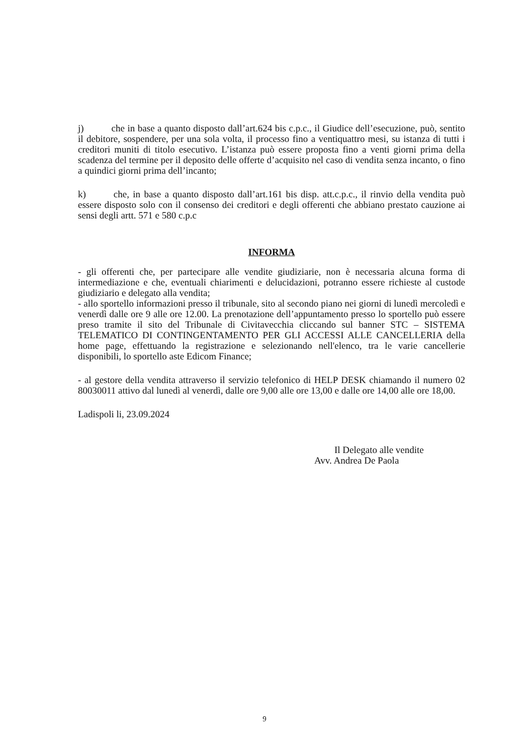j) che in base a quanto disposto dall’art.624 bis c.p.c., il Giudice dell’esecuzione, può, sentito il debitore, sospendere, per una sola volta, il processo fino a ventiquattro mesi, su istanza di tutti i creditori muniti di titolo esecutivo. L’istanza può essere proposta fino a venti giorni prima della scadenza del termine per il deposito delle offerte d’acquisito nel caso di vendita senza incanto, o fino a quindici giorni prima dell’incanto;
k) che, in base a quanto disposto dall’art.161 bis disp. att.c.p.c., il rinvio della vendita può essere disposto solo con il consenso dei creditori e degli offerenti che abbiano prestato cauzione ai sensi degli artt. 571 e 580 c.p.c
INFORMA
- gli offerenti che, per partecipare alle vendite giudiziarie, non è necessaria alcuna forma di intermediazione e che, eventuali chiarimenti e delucidazioni, potranno essere richieste al custode giudiziario e delegato alla vendita;
- allo sportello informazioni presso il tribunale, sito al secondo piano nei giorni di lunedì mercoledì e venerdì dalle ore 9 alle ore 12.00. La prenotazione dell’appuntamento presso lo sportello può essere preso tramite il sito del Tribunale di Civitavecchia cliccando sul banner STC – SISTEMA TELEMATICO DI CONTINGENTAMENTO PER GLI ACCESSI ALLE CANCELLERIA della home page, effettuando la registrazione e selezionando nell'elenco, tra le varie cancellerie disponibili, lo sportello aste Edicom Finance;
- al gestore della vendita attraverso il servizio telefonico di HELP DESK chiamando il numero 02 80030011 attivo dal lunedì al venerdì, dalle ore 9,00 alle ore 13,00 e dalle ore 14,00 alle ore 18,00.
Ladispoli li, 23.09.2024
Il Delegato alle vendite
Avv. Andrea De Paola
9